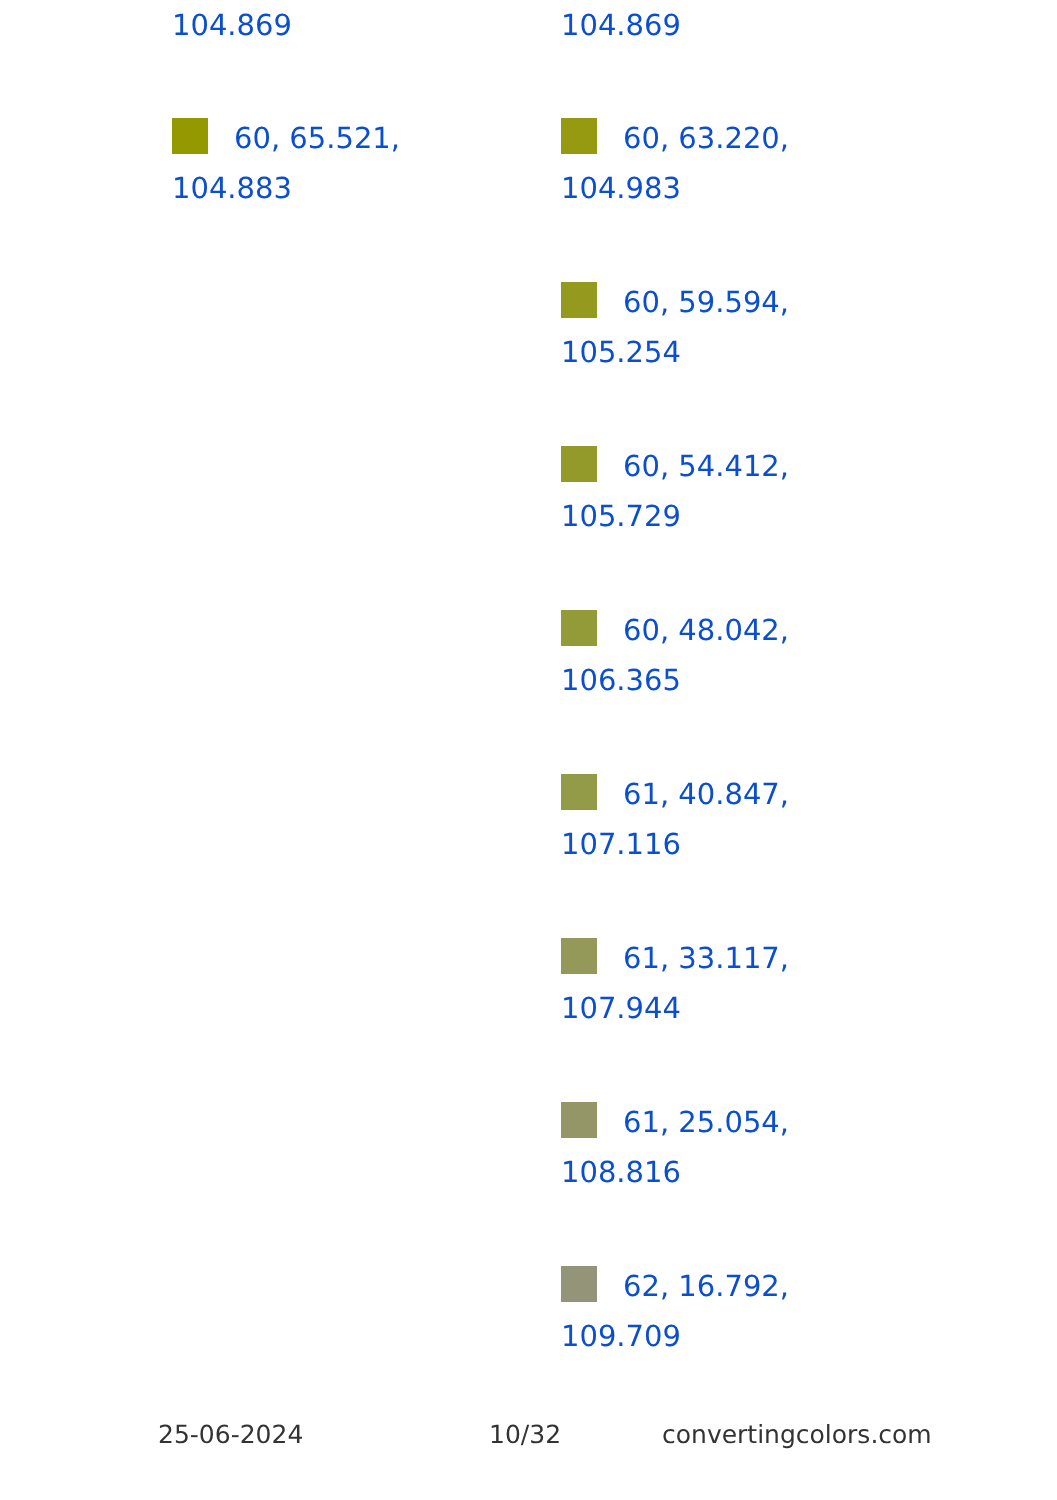104.869
60, 65.521, 104.883
104.869
60, 63.220, 104.983
60, 59.594, 105.254
60, 54.412, 105.729
60, 48.042, 106.365
61, 40.847, 107.116
61, 33.117, 107.944
61, 25.054, 108.816
62, 16.792, 109.709
25-06-2024 10/32 convertingcolors.com